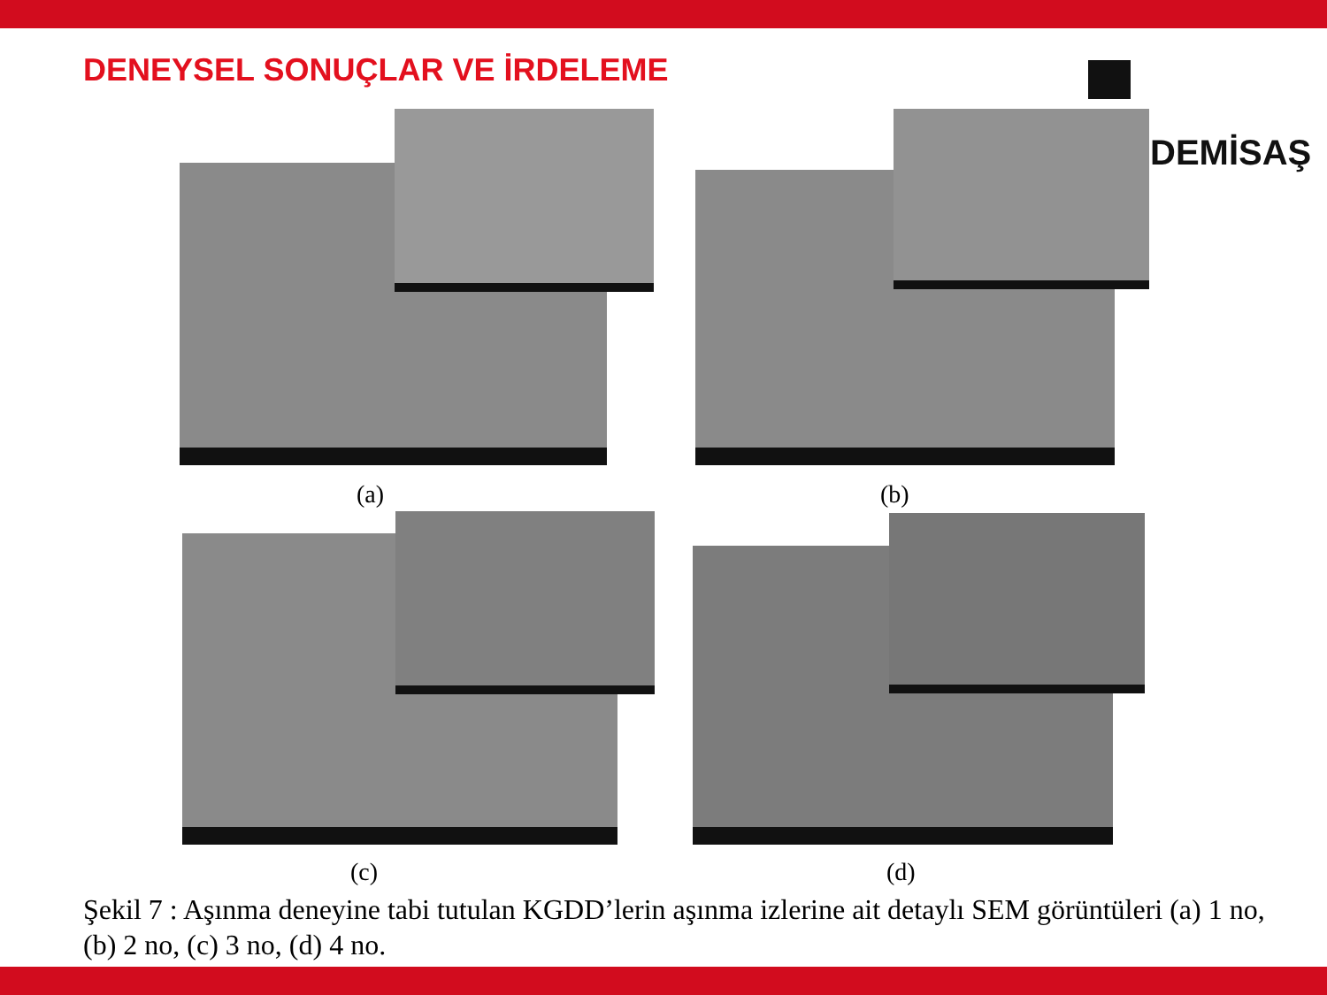DENEYSEL SONUÇLAR VE İRDELEME
DEMİSAŞ
(a) (b)
(c) (d)
Şekil 7 : Aşınma deneyine tabi tutulan KGDD’lerin aşınma izlerine ait detaylı SEM görüntüleri (a) 1 no, (b) 2 no, (c) 3 no, (d) 4 no.